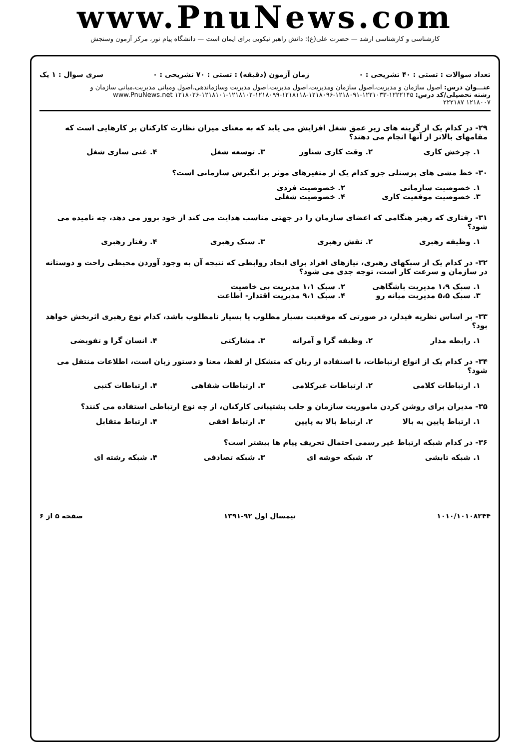www.PnuNews.com
کارشناسی و کارشناسی ارشد — حضرت علی(ع): دانش راهبر نیکویی برای ایمان است — دانشگاه پیام نور، مرکز آزمون وسنجش
تعداد سوالات : تستی : ۴۰ تشریحی : ۰ زمان آزمون (دقیقه) : تستی : ۷۰ تشریحی : ۰ سری سوال : ۱ یک
عنـــوان درس: اصول سازمان و مدیریت،اصول سازمان ومدیریت،اصول مدیریت،اصول مدیریت وسازماندهی،اصول ومبانی مدیریت،مبانی سازمان و
رشته تحصیلی/کد درس: ۱۲۲۲۱۴۵-۱۲۲۱۰۳۳-۱۲۱۸۰۹۱-۱۲۱۸۰۹۶-۱۲۱۸۱۱۸-۱۲۱۸۰۹۹-۱۲۱۸۱۰۲-۱۲۱۸۱۰۱-۱۲۱۸۰۲۶ www.PnuNews.net
۱۲۱۸۰۰۷ ۲۲۲۱۸۷
۲۹- در کدام یک از گزینه های زیر عمق شغل افزایش می یابد که به معنای میزان نظارت کارکنان بر کارهایی است که مقامهای بالاتر از آنها انجام می دهند؟
۱. چرخش کاری ۲. وقت کاری شناور ۳. توسعه شغل ۴. غنی سازی شغل
۳۰- خط مشی های پرسنلی جزو کدام یک از متغیرهای موثر بر انگیزش سازمانی است؟
۱. خصوصیت سازمانی ۲. خصوصیت فردی ۳. خصوصیت موقعیت کاری ۴. خصوصیت شغلی
۳۱- رفتاری که رهبر هنگامی که اعضای سازمان را در جهتی مناسب هدایت می کند از خود بروز می دهد، چه نامیده می شود؟
۱. وظیفه رهبری ۲. نقش رهبری ۳. سبک رهبری ۴. رفتار رهبری
۳۲- در کدام یک از سبکهای رهبری، نیازهای افراد برای ایجاد روابطی که نتیجه آن به وجود آوردن محیطی راحت و دوستانه در سازمان و سرعت کار است، توجه جدی می شود؟
۱. سبک ۱،۹ مدیریت باشگاهی ۲. سبک ۱،۱ مدیریت بی خاصیت ۳. سبک ۵،۵ مدیریت میانه رو ۴. سبک ۹،۱ مدیریت اقتدار- اطاعت
۳۳- بر اساس نظریه فیدلر، در صورتی که موقعیت بسیار مطلوب یا بسیار نامطلوب باشد، کدام نوع رهبری اثربخش خواهد بود؟
۱. رابطه مدار ۲. وظیفه گرا و آمرانه ۳. مشارکتی ۴. انسان گرا و تفویضی
۳۴- در کدام یک از انواع ارتباطات، با استفاده از زبان که متشکل از لفظ، معنا و دستور زبان است، اطلاعات منتقل می شود؟
۱. ارتباطات کلامی ۲. ارتباطات غیرکلامی ۳. ارتباطات شفاهی ۴. ارتباطات کتبی
۳۵- مدیران برای روشن کردن ماموریت سازمان و جلب پشتیبانی کارکنان، از چه نوع ارتباطی استفاده می کنند؟
۱. ارتباط پایین به بالا ۲. ارتباط بالا به پایین ۳. ارتباط افقی ۴. ارتباط متقابل
۳۶- در کدام شبکه ارتباط غیر رسمی احتمال تحریف پیام ها بیشتر است؟
۱. شبکه تابشی ۲. شبکه خوشه ای ۳. شبکه تصادفی ۴. شبکه رشته ای
۱۰۱۰/۱۰۱۰۸۲۴۴ نیمسال اول ۹۲-۱۳۹۱ صفحه ۵ از ۶